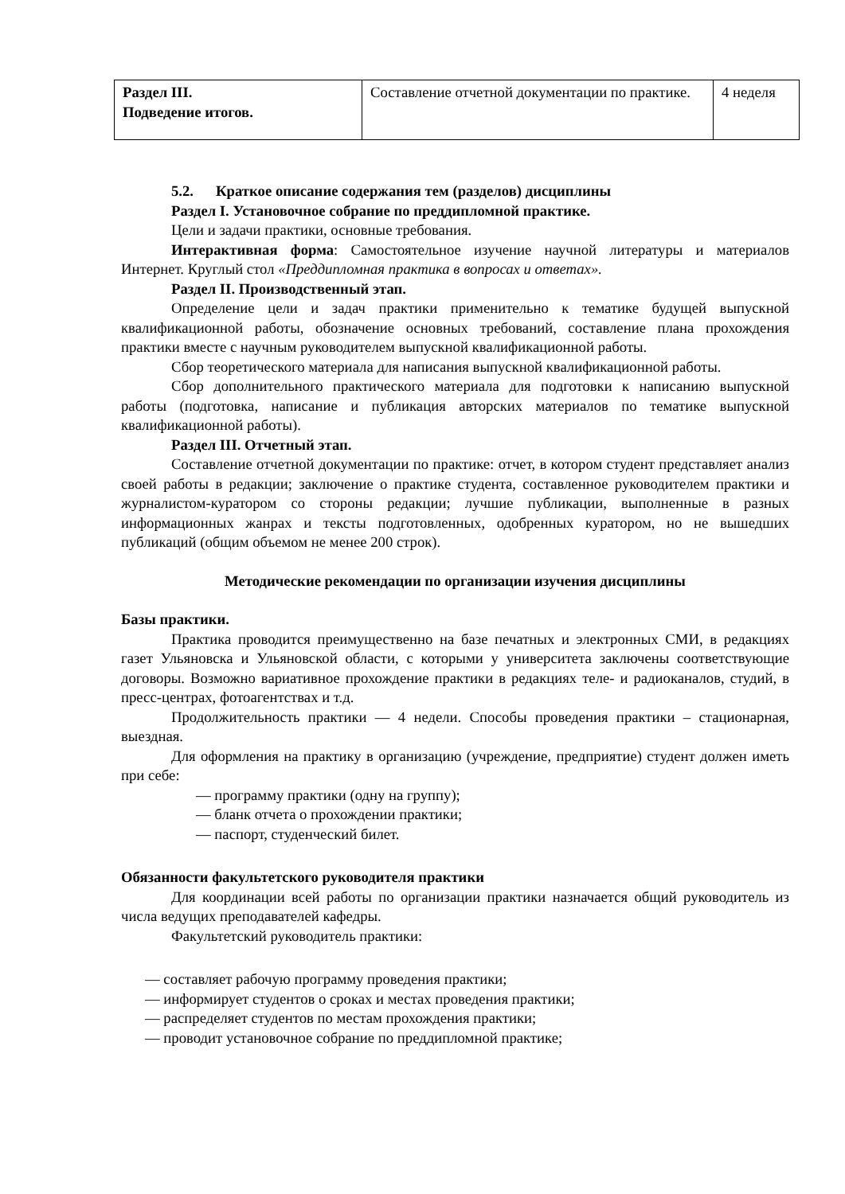| Раздел III. Подведение итогов. | Составление отчетной документации по практике. | 4 неделя |
5.2. Краткое описание содержания тем (разделов) дисциплины
Раздел I. Установочное собрание по преддипломной практике.
Цели и задачи практики, основные требования.
Интерактивная форма: Самостоятельное изучение научной литературы и материалов Интернет. Круглый стол «Преддипломная практика в вопросах и ответах».
Раздел II. Производственный этап.
Определение цели и задач практики применительно к тематике будущей выпускной квалификационной работы, обозначение основных требований, составление плана прохождения практики вместе с научным руководителем выпускной квалификационной работы.
Сбор теоретического материала для написания выпускной квалификационной работы.
Сбор дополнительного практического материала для подготовки к написанию выпускной работы (подготовка, написание и публикация авторских материалов по тематике выпускной квалификационной работы).
Раздел III. Отчетный этап.
Составление отчетной документации по практике: отчет, в котором студент представляет анализ своей работы в редакции; заключение о практике студента, составленное руководителем практики и журналистом-куратором со стороны редакции; лучшие публикации, выполненные в разных информационных жанрах и тексты подготовленных, одобренных куратором, но не вышедших публикаций (общим объемом не менее 200 строк).
Методические рекомендации по организации изучения дисциплины
Базы практики.
Практика проводится преимущественно на базе печатных и электронных СМИ, в редакциях газет Ульяновска и Ульяновской области, с которыми у университета заключены соответствующие договоры. Возможно вариативное прохождение практики в редакциях теле- и радиоканалов, студий, в пресс-центрах, фотоагентствах и т.д.
Продолжительность практики — 4 недели. Способы проведения практики – стационарная, выездная.
Для оформления на практику в организацию (учреждение, предприятие) студент должен иметь при себе:
— программу практики (одну на группу);
— бланк отчета о прохождении практики;
— паспорт, студенческий билет.
Обязанности факультетского руководителя практики
Для координации всей работы по организации практики назначается общий руководитель из числа ведущих преподавателей кафедры.
Факультетский руководитель практики:
— составляет рабочую программу проведения практики;
— информирует студентов о сроках и местах проведения практики;
— распределяет студентов по местам прохождения практики;
— проводит установочное собрание по преддипломной практике;